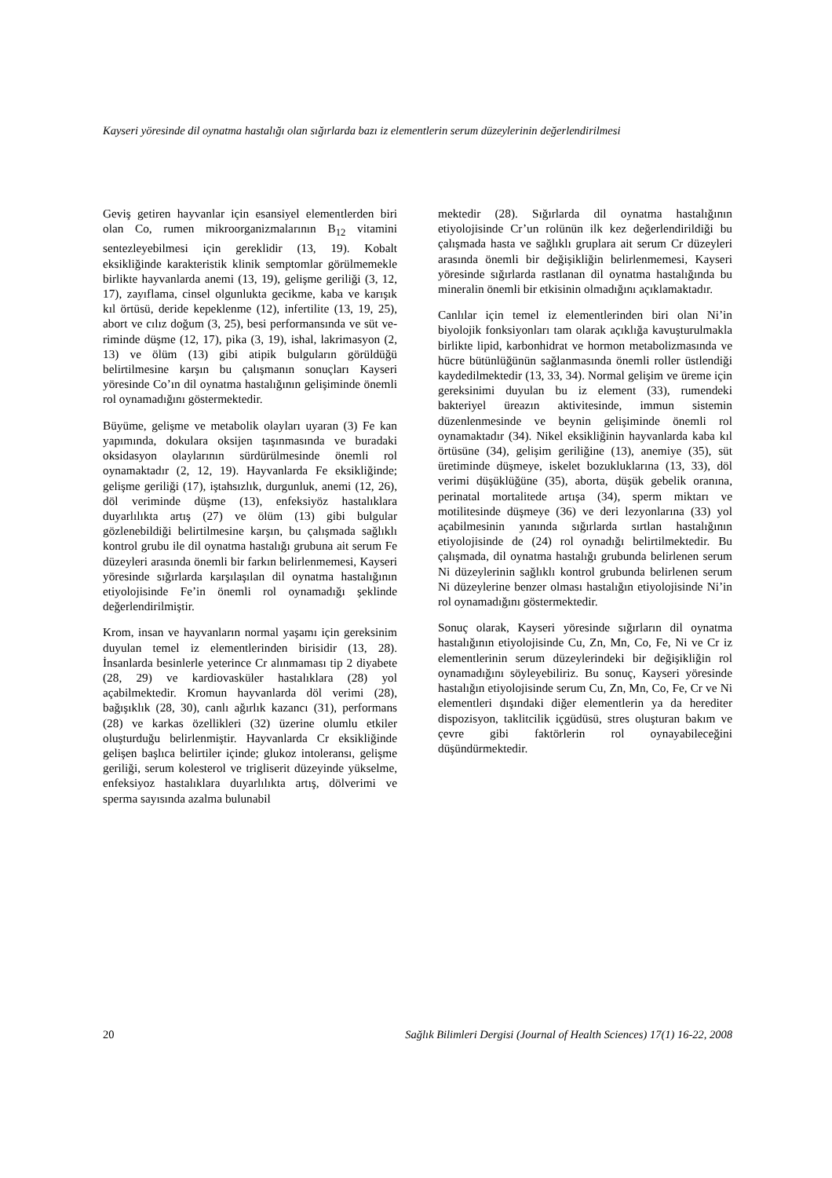Kayseri yöresinde dil oynatma hastalığı olan sığırlarda bazı iz elementlerin serum düzeylerinin değerlendirilmesi
Geviş getiren hayvanlar için esansiyel elementler­den biri olan Co, rumen mikroorganizmalarının B<sub>12</sub> vitamini sentezleyebilmesi için gereklidir (13, 19). Kobalt eksikliğinde karakteristik klinik semptomlar görülmemekle birlikte hayvanlarda anemi (13, 19), gelişme geriliği (3, 12, 17), zayıflama, cinsel olgun­lukta gecikme, kaba ve karışık kıl örtüsü, deride kepeklenme (12), infertilite (13, 19, 25), abort ve cılız doğum (3, 25), besi performansında ve süt ve­riminde düşme (12, 17), pika (3, 19), ishal, lakrimasyon (2, 13) ve ölüm (13) gibi atipik bulgu­ların görüldüğü belirtilmesine karşın bu çalışmanın sonuçları Kayseri yöresinde Co’ın dil oynatma has­talığının gelişiminde önemli rol oynamadığını gös­termektedir.
Büyüme, gelişme ve metabolik olayları uyaran (3) Fe kan yapımında, dokulara oksijen taşınmasında ve buradaki oksidasyon olaylarının sürdürülmesinde önemli rol oynamaktadır (2, 12, 19). Hayvanlarda Fe eksikliğinde; gelişme geriliği (17), iştahsızlık, durgunluk, anemi (12, 26), döl veriminde düşme (13), enfeksiyöz hastalıklara duyarlılıkta artış (27) ve ölüm (13) gibi bulgular gözlenebildiği belirtil­mesine karşın, bu çalışmada sağlıklı kontrol grubu ile dil oynatma hastalığı grubuna ait serum Fe dü­zeyleri arasında önemli bir farkın belirlenmemesi, Kayseri yöresinde sığırlarda karşılaşılan dil oynat­ma hastalığının etiyolojisinde Fe’in önemli rol oy­namadığı şeklinde değerlendirilmiştir.
Krom, insan ve hayvanların normal yaşamı için gereksinim duyulan temel iz elementlerinden birisi­dir (13, 28). İnsanlarda besinlerle yeterince Cr alın­maması tip 2 diyabete (28, 29) ve kardiovasküler hastalıklara (28) yol açabilmektedir. Kromun hay­vanlarda döl verimi (28), bağışıklık (28, 30), canlı ağırlık kazancı (31), performans (28) ve karkas özellikleri (32) üzerine olumlu etkiler oluşturduğu belirlenmiştir. Hayvanlarda Cr eksikliğinde gelişen başlıca belirtiler içinde; glukoz intoleransı, gelişme geriliği, serum kolesterol ve trigliserit düzeyinde yükselme, enfeksiyoz hastalıklara duyarlılıkta artış, dölverimi ve sperma sayısında azalma bulunabil­
mektedir (28). Sığırlarda dil oynatma hastalığının etiyolojisinde Cr’un rolünün ilk kez değerlendirildi­ği bu çalışmada hasta ve sağlıklı gruplara ait serum Cr düzeyleri arasında önemli bir değişikliğin belir­lenmemesi, Kayseri yöresinde sığırlarda rastlanan dil oynatma hastalığında bu mineralin önemli bir etkisinin olmadığını açıklamaktadır.
Canlılar için temel iz elementlerinden biri olan Ni’in biyolojik fonksiyonları tam olarak açıklığa kavuşturulmakla birlikte lipid, karbonhidrat ve hor­mon metabolizmasında ve hücre bütünlüğünün sağ­lanmasında önemli roller üstlendiği kaydedilmekte­dir (13, 33, 34). Normal gelişim ve üreme için ge­reksinimi duyulan bu iz element (33), rumendeki bakteriyel üreazın aktivitesinde, immun sistemin düzenlenmesinde ve beynin gelişiminde önemli rol oynamaktadır (34). Nikel eksikliğinin hayvanlarda kaba kıl örtüsüne (34), gelişim geriliğine (13), ane­miye (35), süt üretiminde düşmeye, iskelet bozuk­luklarına (13, 33), döl verimi düşüklüğüne (35), aborta, düşük gebelik oranına, perinatal mortalitede artışa (34), sperm miktarı ve motilitesinde düşmeye (36) ve deri lezyonlarına (33) yol açabilmesinin yanında sığırlarda sırtlan hastalığının etiyolojisinde de (24) rol oynadığı belirtilmektedir. Bu çalışmada, dil oynatma hastalığı grubunda belirlenen serum Ni düzeylerinin sağlıklı kontrol grubunda belirlenen serum Ni düzeylerine benzer olması hastalığın eti­yolojisinde Ni’in rol oynamadığını göstermektedir.
Sonuç olarak, Kayseri yöresinde sığırların dil oynat­ma hastalığının etiyolojisinde Cu, Zn, Mn, Co, Fe, Ni ve Cr iz elementlerinin serum düzeylerindeki bir değişikliğin rol oynamadığını söyleyebiliriz. Bu sonuç, Kayseri yöresinde hastalığın etiyolojisinde serum Cu, Zn, Mn, Co, Fe, Cr ve Ni elementleri dışındaki diğer elementlerin ya da herediter dispozisyon, taklitcilik içgüdüsü, stres oluşturan bakım ve çevre gibi faktörlerin rol oynayabileceğini düşündürmektedir.
20 Sağlık Bilimleri Dergisi (Journal of Health Sciences) 17(1) 16-22, 2008